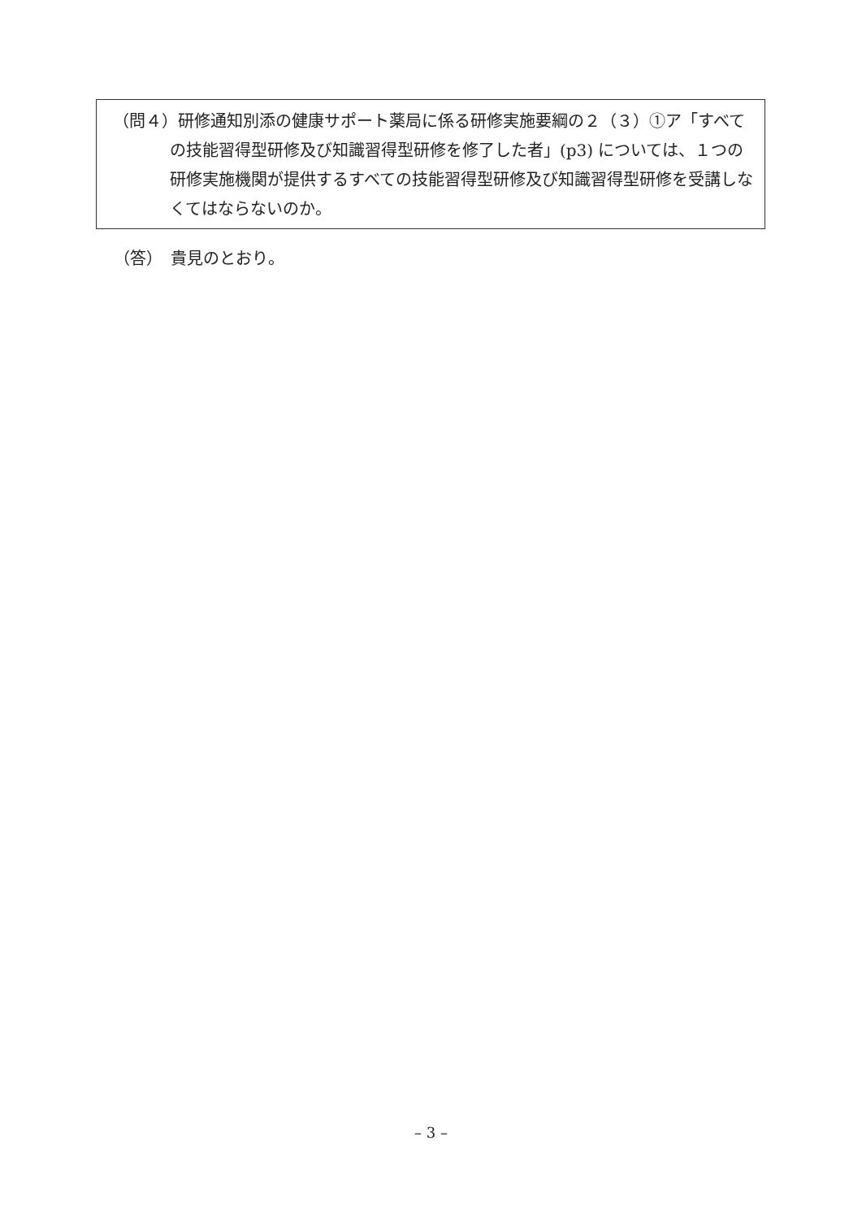（問４）研修通知別添の健康サポート薬局に係る研修実施要綱の２（３）①ア「すべての技能習得型研修及び知識習得型研修を修了した者」(p3) については、１つの研修実施機関が提供するすべての技能習得型研修及び知識習得型研修を受講しなくてはならないのか。
（答）　貴見のとおり。
– 3 –